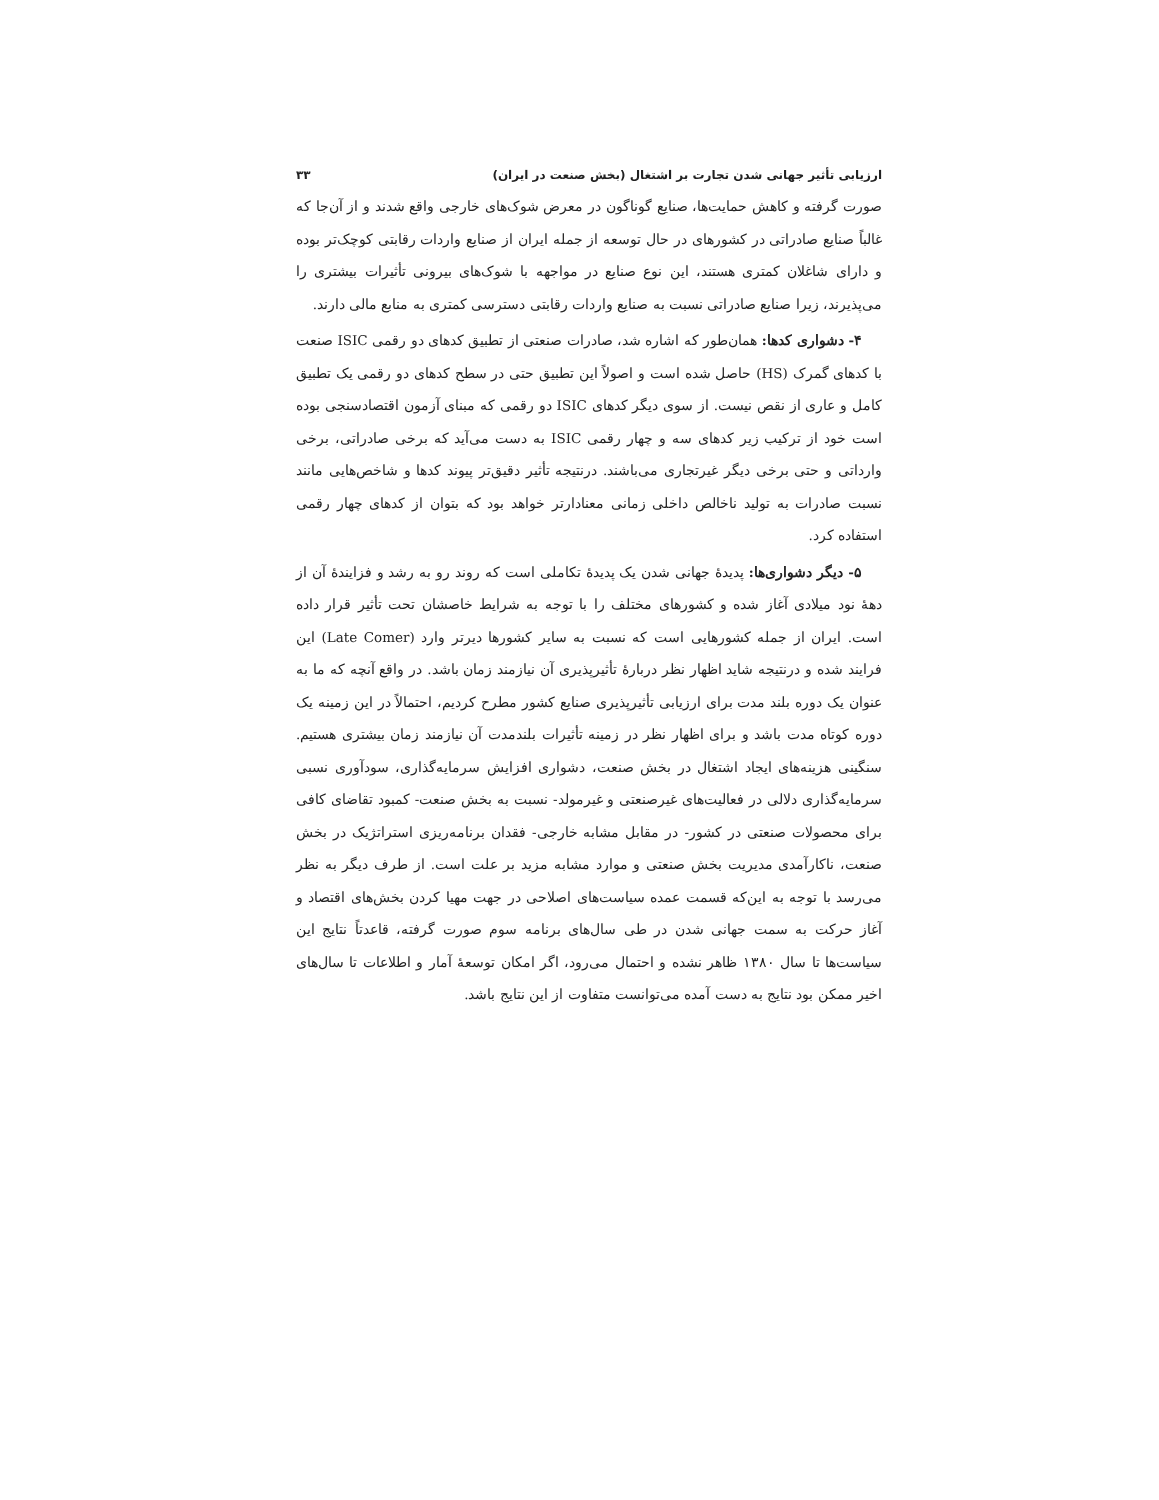ارزیابی تأثیر جهانی شدن تجارت بر اشتغال (بخش صنعت در ایران) ۳۳
صورت گرفته و کاهش حمایت‌ها، صنایع گوناگون در معرض شوک‌های خارجی واقع شدند و از آن‌جا که غالباً صنایع صادراتی در کشورهای در حال توسعه از جمله ایران از صنایع واردات رقابتی کوچک‌تر بوده و دارای شاغلان کمتری هستند، این نوع صنایع در مواجهه با شوک‌های بیرونی تأثیرات بیشتری را می‌پذیرند، زیرا صنایع صادراتی نسبت به صنایع واردات رقابتی دسترسی کمتری به منابع مالی دارند.
۴- دشواری کدها: همان‌طور که اشاره شد، صادرات صنعتی از تطبیق کدهای دو رقمی ISIC صنعت با کدهای گمرک (HS) حاصل شده است و اصولاً این تطبیق حتی در سطح کدهای دو رقمی یک تطبیق کامل و عاری از نقص نیست. از سوی دیگر کدهای ISIC دو رقمی که مبنای آزمون اقتصادسنجی بوده است خود از ترکیب زیر کدهای سه و چهار رقمی ISIC به دست می‌آید که برخی صادراتی، برخی وارداتی و حتی برخی دیگر غیرتجاری می‌باشند. درنتیجه تأثیر دقیق‌تر پیوند کدها و شاخص‌هایی مانند نسبت صادرات به تولید ناخالص داخلی زمانی معنادارتر خواهد بود که بتوان از کدهای چهار رقمی استفاده کرد.
۵- دیگر دشواری‌ها: پدیدهٔ جهانی شدن یک پدیدهٔ تکاملی است که روند رو به رشد و فزایندهٔ آن از دههٔ نود میلادی آغاز شده و کشورهای مختلف را با توجه به شرایط خاصشان تحت تأثیر قرار داده است. ایران از جمله کشورهایی است که نسبت به سایر کشورها دیرتر وارد (Late Comer) این فرایند شده و درنتیجه شاید اظهار نظر دربارهٔ تأثیرپذیری آن نیازمند زمان باشد. در واقع آنچه که ما به عنوان یک دوره بلند مدت برای ارزیابی تأثیرپذیری صنایع کشور مطرح کردیم، احتمالاً در این زمینه یک دوره کوتاه مدت باشد و برای اظهار نظر در زمینه تأثیرات بلندمدت آن نیازمند زمان بیشتری هستیم. سنگینی هزینه‌های ایجاد اشتغال در بخش صنعت، دشواری افزایش سرمایه‌گذاری، سودآوری نسبی سرمایه‌گذاری دلالی در فعالیت‌های غیرصنعتی و غیرمولد- نسبت به بخش صنعت- کمبود تقاضای کافی برای محصولات صنعتی در کشور- در مقابل مشابه خارجی- فقدان برنامه‌ریزی استراتژیک در بخش صنعت، ناکارآمدی مدیریت بخش صنعتی و موارد مشابه مزید بر علت است. از طرف دیگر به نظر می‌رسد با توجه به این‌که قسمت عمده سیاست‌های اصلاحی در جهت مهیا کردن بخش‌های اقتصاد و آغاز حرکت به سمت جهانی شدن در طی سال‌های برنامه سوم صورت گرفته، قاعدتاً نتایج این سیاست‌ها تا سال ۱۳۸۰ ظاهر نشده و احتمال می‌رود، اگر امکان توسعهٔ آمار و اطلاعات تا سال‌های اخیر ممکن بود نتایج به دست آمده می‌توانست متفاوت از این نتایج باشد.